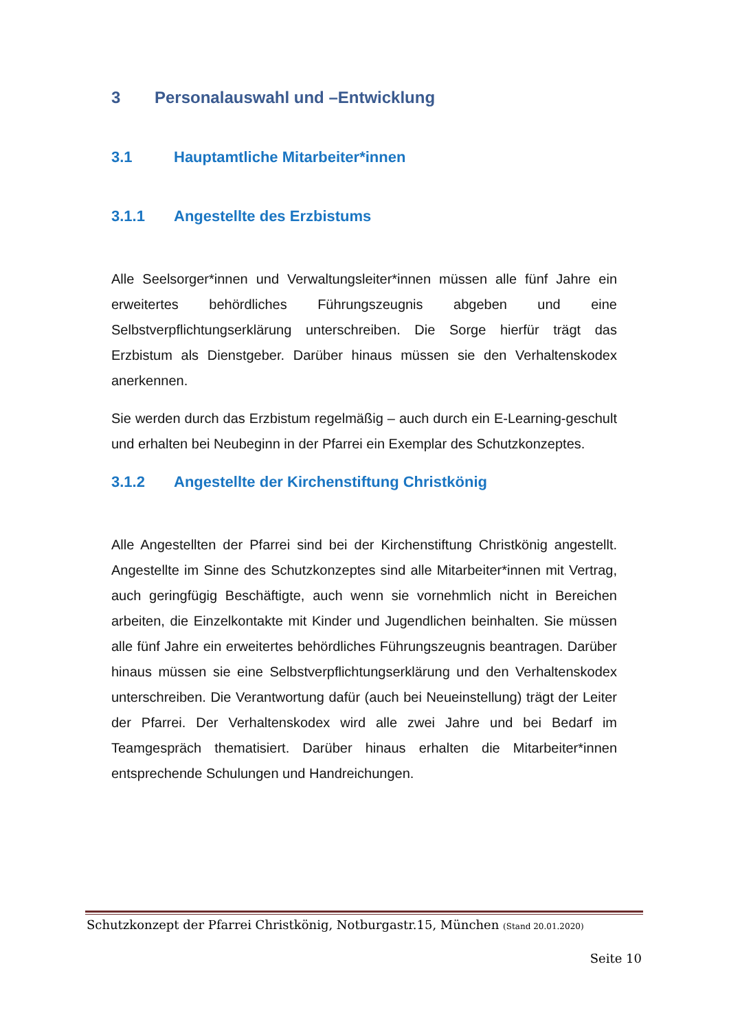3 Personalauswahl und –Entwicklung
3.1 Hauptamtliche Mitarbeiter*innen
3.1.1 Angestellte des Erzbistums
Alle Seelsorger*innen und Verwaltungsleiter*innen müssen alle fünf Jahre ein erweitertes behördliches Führungszeugnis abgeben und eine Selbstverpflichtungserklärung unterschreiben. Die Sorge hierfür trägt das Erzbistum als Dienstgeber. Darüber hinaus müssen sie den Verhaltenskodex anerkennen.
Sie werden durch das Erzbistum regelmäßig – auch durch ein E-Learning-geschult und erhalten bei Neubeginn in der Pfarrei ein Exemplar des Schutzkonzeptes.
3.1.2 Angestellte der Kirchenstiftung Christkönig
Alle Angestellten der Pfarrei sind bei der Kirchenstiftung Christkönig angestellt. Angestellte im Sinne des Schutzkonzeptes sind alle Mitarbeiter*innen mit Vertrag, auch geringfügig Beschäftigte, auch wenn sie vornehmlich nicht in Bereichen arbeiten, die Einzelkontakte mit Kinder und Jugendlichen beinhalten. Sie müssen alle fünf Jahre ein erweitertes behördliches Führungszeugnis beantragen. Darüber hinaus müssen sie eine Selbstverpflichtungserklärung und den Verhaltenskodex unterschreiben. Die Verantwortung dafür (auch bei Neueinstellung) trägt der Leiter der Pfarrei. Der Verhaltenskodex wird alle zwei Jahre und bei Bedarf im Teamgespräch thematisiert. Darüber hinaus erhalten die Mitarbeiter*innen entsprechende Schulungen und Handreichungen.
Schutzkonzept der Pfarrei Christkönig, Notburgastr.15, München (Stand 20.01.2020)
Seite 10